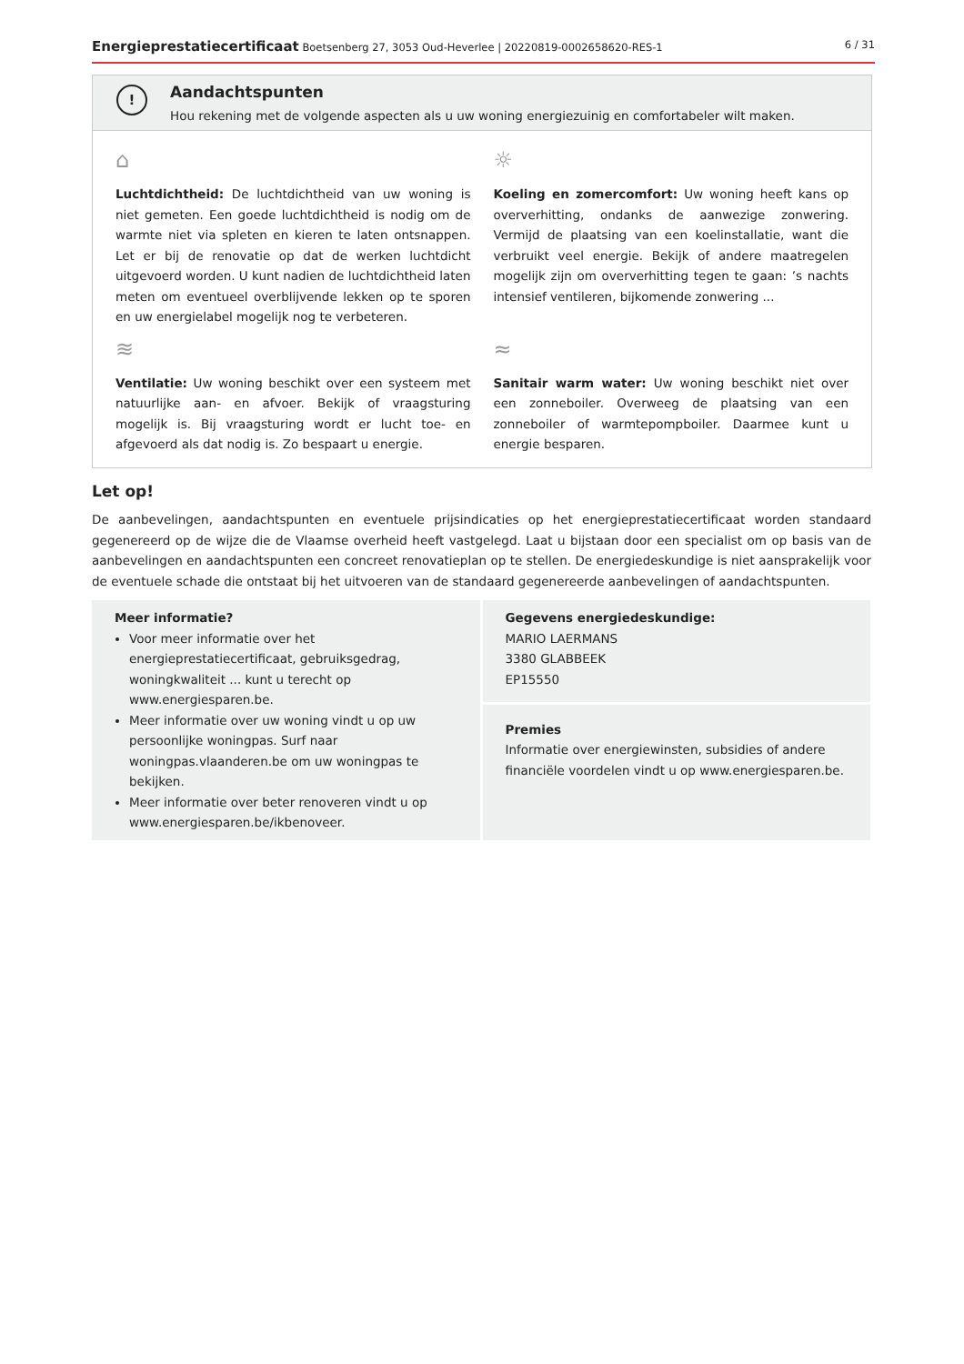Energieprestatiecertificaat Boetsenberg 27, 3053 Oud-Heverlee | 20220819-0002658620-RES-1
6 / 31
!
Aandachtspunten
Hou rekening met de volgende aspecten als u uw woning energiezuinig en comfortabeler wilt maken.
⌂
Luchtdichtheid: De luchtdichtheid van uw woning is niet gemeten. Een goede luchtdichtheid is nodig om de warmte niet via spleten en kieren te laten ontsnappen. Let er bij de renovatie op dat de werken luchtdicht uitgevoerd worden. U kunt nadien de luchtdichtheid laten meten om eventueel overblijvende lekken op te sporen en uw energielabel mogelijk nog te verbeteren.
☼
Koeling en zomercomfort: Uw woning heeft kans op oververhitting, ondanks de aanwezige zonwering. Vermijd de plaatsing van een koelinstallatie, want die verbruikt veel energie. Bekijk of andere maatregelen mogelijk zijn om oververhitting tegen te gaan: ’s nachts intensief ventileren, bijkomende zonwering ...
≋
Ventilatie: Uw woning beschikt over een systeem met natuurlijke aan- en afvoer. Bekijk of vraagsturing mogelijk is. Bij vraagsturing wordt er lucht toe- en afgevoerd als dat nodig is. Zo bespaart u energie.
≈
Sanitair warm water: Uw woning beschikt niet over een zonneboiler. Overweeg de plaatsing van een zonneboiler of warmtepompboiler. Daarmee kunt u energie besparen.
Let op!
De aanbevelingen, aandachtspunten en eventuele prijsindicaties op het energieprestatiecertificaat worden standaard gegenereerd op de wijze die de Vlaamse overheid heeft vastgelegd. Laat u bijstaan door een specialist om op basis van de aanbevelingen en aandachtspunten een concreet renovatieplan op te stellen. De energiedeskundige is niet aansprakelijk voor de eventuele schade die ontstaat bij het uitvoeren van de standaard gegenereerde aanbevelingen of aandachtspunten.
Meer informatie?
Voor meer informatie over het energieprestatiecertificaat, gebruiksgedrag, woningkwaliteit ... kunt u terecht op www.energiesparen.be.
Meer informatie over uw woning vindt u op uw persoonlijke woningpas. Surf naar woningpas.vlaanderen.be om uw woningpas te bekijken.
Meer informatie over beter renoveren vindt u op www.energiesparen.be/ikbenoveer.
Gegevens energiedeskundige:
MARIO LAERMANS
3380 GLABBEEK
EP15550
Premies
Informatie over energiewinsten, subsidies of andere financiële voordelen vindt u op www.energiesparen.be.